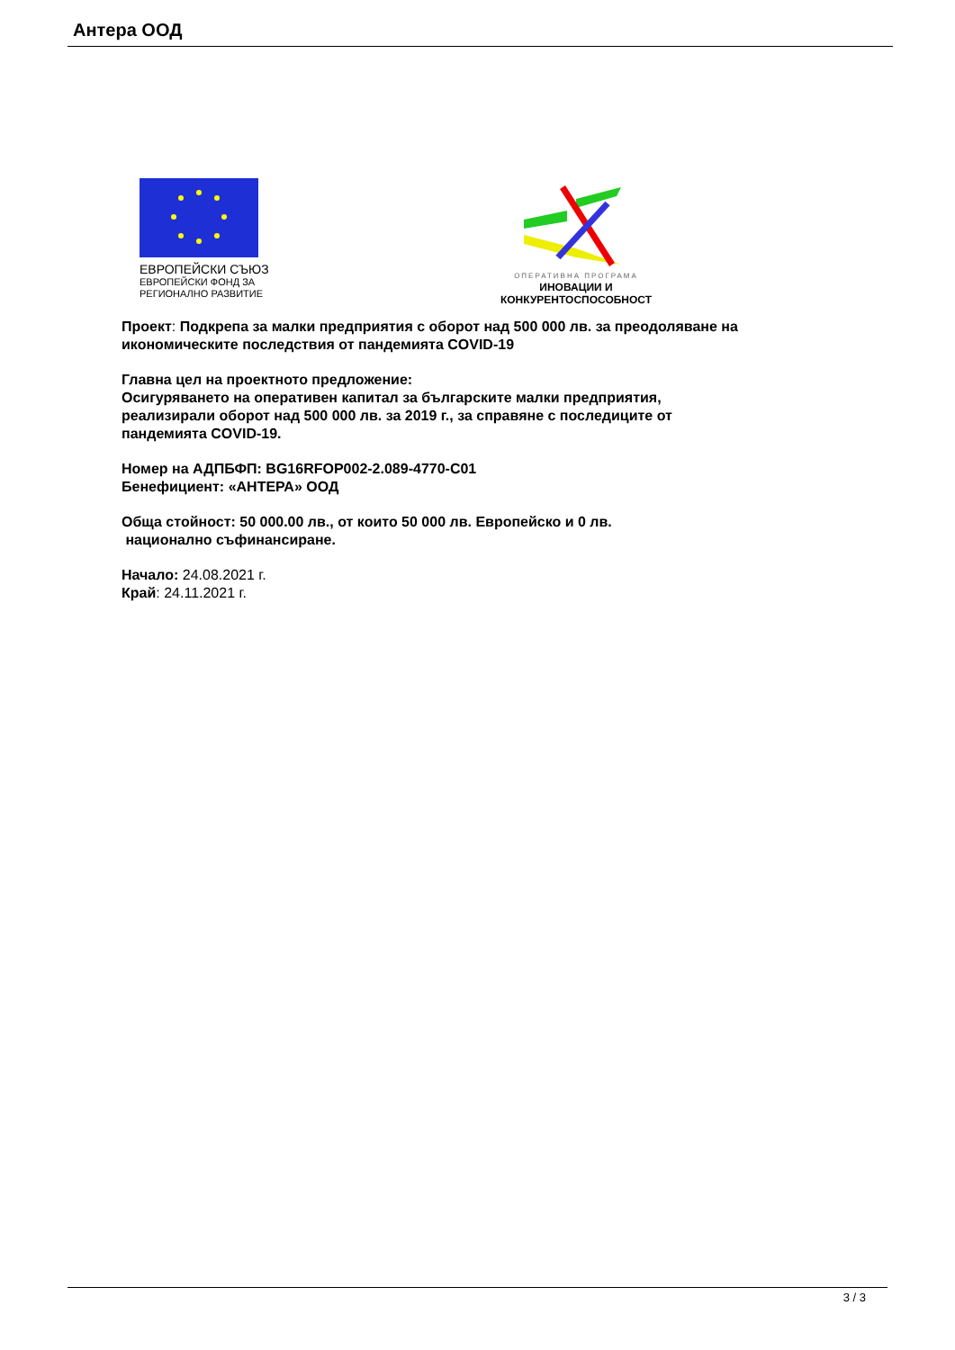Антера ООД
ЕВРОПЕЙСКИ СЪЮЗ
ЕВРОПЕЙСКИ ФОНД ЗА
РЕГИОНАЛНО РАЗВИТИЕ
ОПЕРАТИВНА ПРОГРАМА
ИНОВАЦИИ И
КОНКУРЕНТОСПОСОБНОСТ
Проект: Подкрепа за малки предприятия с оборот над 500 000 лв. за преодоляване на икономическите последствия от пандемията COVID-19
Главна цел на проектното предложение:
Осигуряването на оперативен капитал за българските малки предприятия, реализирали оборот над 500 000 лв. за 2019 г., за справяне с последиците от пандемията COVID-19.
Номер на АДПБФП: BG16RFOP002-2.089-4770-C01
Бенефициент: «АНТЕРА» ООД
Обща стойност: 50 000.00 лв., от които 50 000 лв. Европейско и 0 лв.
национално съфинансиране.
Начало: 24.08.2021 г.
Край: 24.11.2021 г.
3 / 3